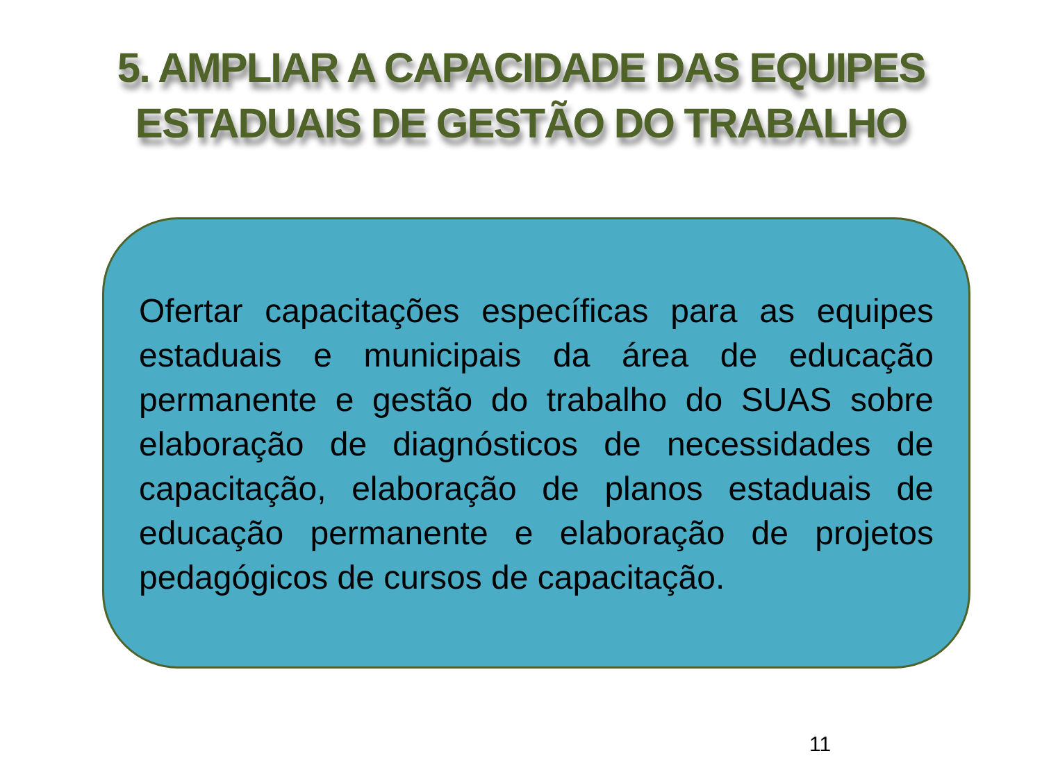5. AMPLIAR A CAPACIDADE DAS EQUIPES
ESTADUAIS DE GESTÃO DO TRABALHO
Ofertar capacitações específicas para as equipes estaduais e municipais da área de educação permanente e gestão do trabalho do SUAS sobre elaboração de diagnósticos de necessidades de capacitação, elaboração de planos estaduais de educação permanente e elaboração de projetos pedagógicos de cursos de capacitação.
11